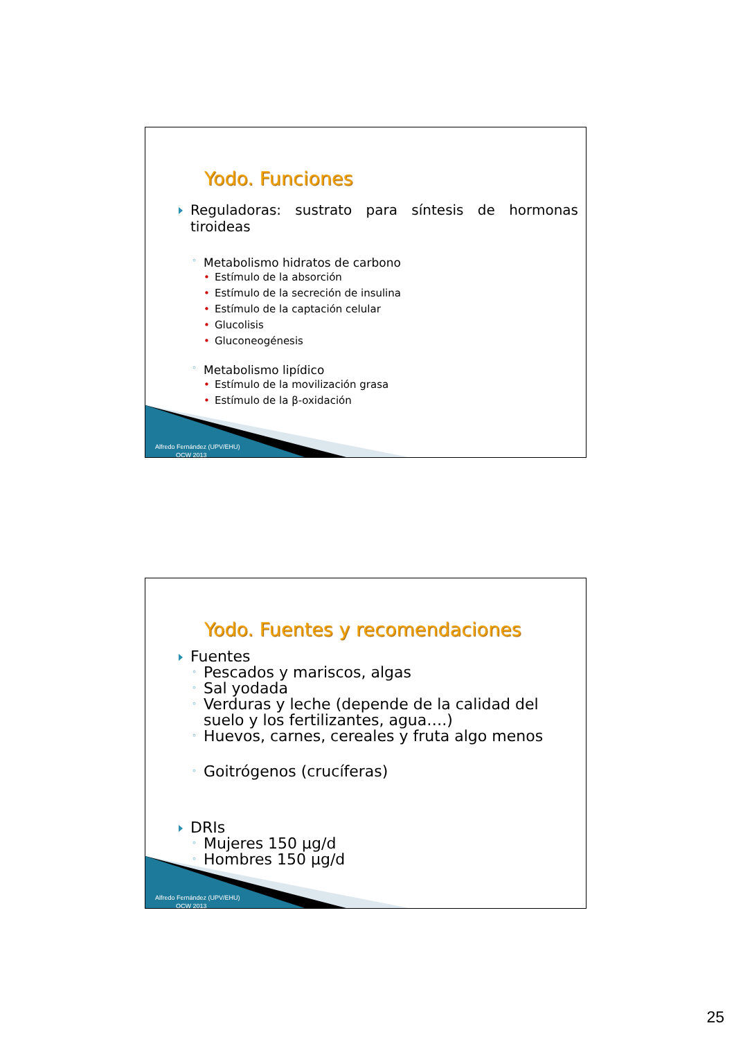Yodo. Funciones
Reguladoras: sustrato para síntesis de hormonas tiroideas
◦ Metabolismo hidratos de carbono
• Estímulo de la absorción
• Estímulo de la secreción de insulina
• Estímulo de la captación celular
• Glucolisis
• Gluconeogénesis
◦ Metabolismo lipídico
• Estímulo de la movilización grasa
• Estímulo de la β-oxidación
Alfredo Fernández (UPV/EHU)
OCW 2013
Yodo. Fuentes y recomendaciones
Fuentes
◦ Pescados y mariscos, algas
◦ Sal yodada
◦ Verduras y leche (depende de la calidad del suelo y los fertilizantes, agua….)
◦ Huevos, carnes, cereales y fruta algo menos
◦ Goitrógenos (crucíferas)
DRIs
◦ Mujeres 150 µg/d
◦ Hombres 150 µg/d
Alfredo Fernández (UPV/EHU)
OCW 2013
25